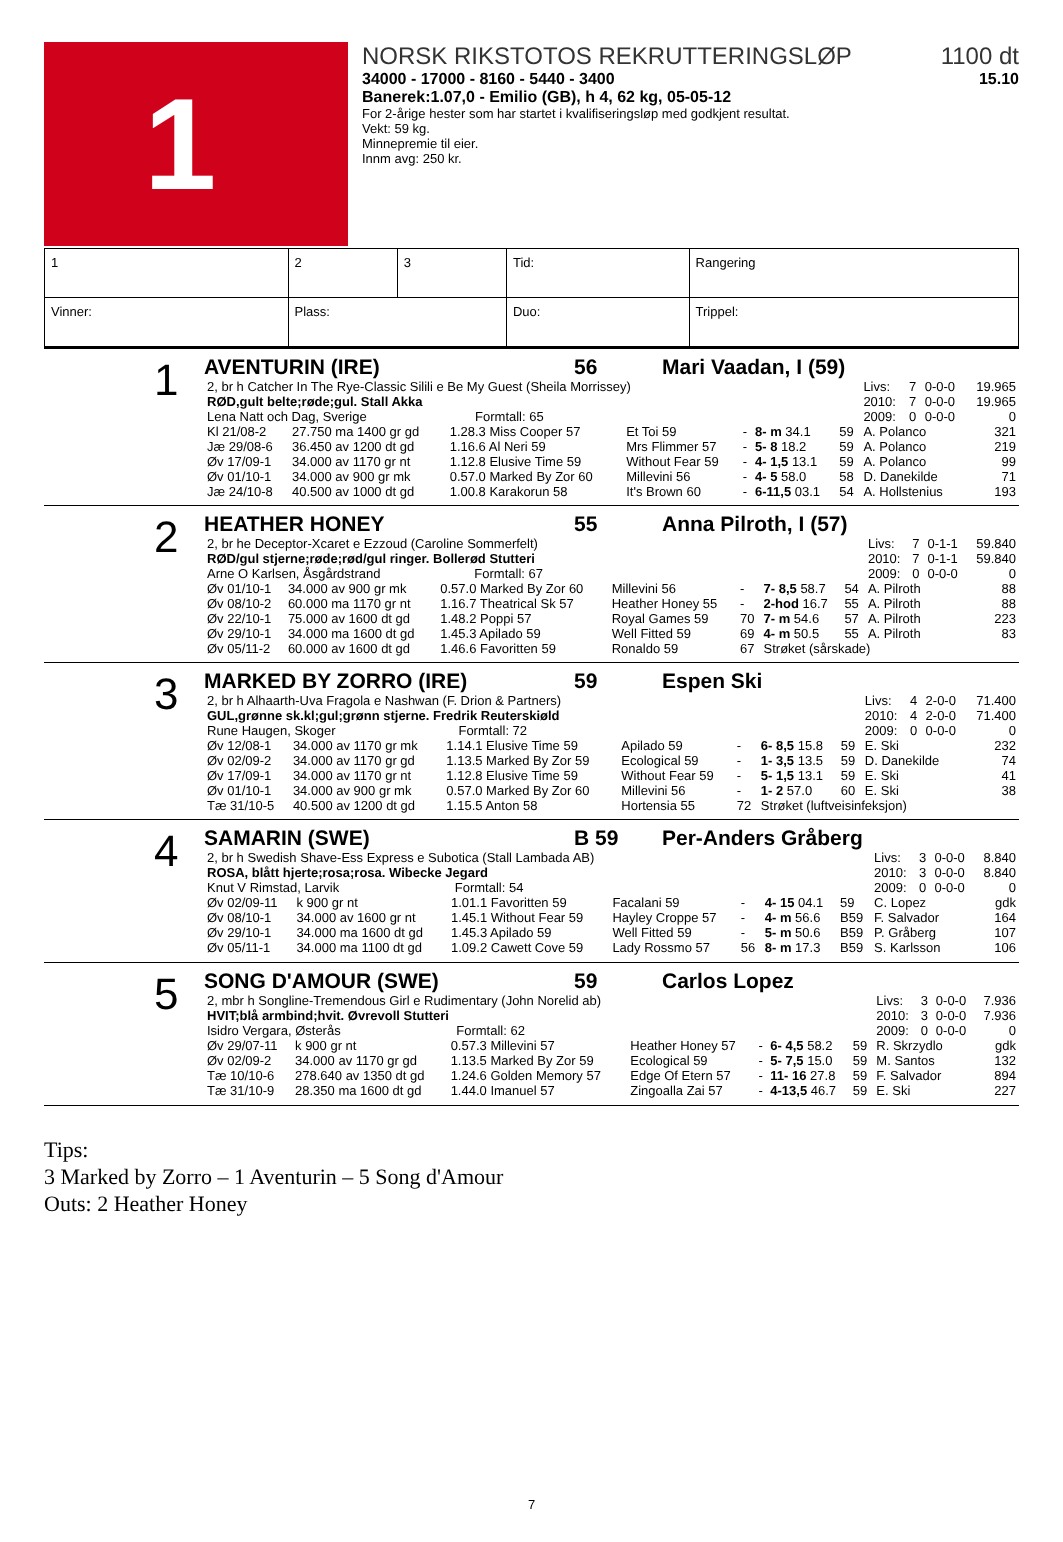1
NORSK RIKSTOTOS REKRUTTERINGSLØP 1100 dt
34000 - 17000 - 8160 - 5440 - 3400 15.10
Banerek:1.07,0 - Emilio (GB), h 4, 62 kg, 05-05-12
For 2-årige hester som har startet i kvalifiseringsløp med godkjent resultat.
Vekt: 59 kg.
Minnepremie til eier.
Innm avg: 250 kr.
| 1 | 2 | 3 | Tid: | Rangering |
| Vinner: | Plass: | | Duo: | Trippel: |
1
AVENTURIN (IRE) 56 Mari Vaadan, I (59)
| 2, br h Catcher In The Rye-Classic Silili e Be My Guest (Sheila Morrissey) | | | | | | | | Livs: | 7 | 0-0-0 | 19.965 |
| RØD,gult belte;røde;gul. Stall Akka | | | | | | | | 2010: | 7 | 0-0-0 | 19.965 |
| Lena Natt och Dag, Sverige Formtall: 65 | | | | | | | | 2009: | 0 | 0-0-0 | 0 |
| Kl 21/08-2 | 27.750 ma 1400 gr gd | 1.28.3 Miss Cooper 57 | Et Toi 59 | - | 8- m 34.1 | 59 | A. Polanco | | | | 321 |
| Jæ 29/08-6 | 36.450 av 1200 dt gd | 1.16.6 Al Neri 59 | Mrs Flimmer 57 | - | 5- 8 18.2 | 59 | A. Polanco | | | | 219 |
| Øv 17/09-1 | 34.000 av 1170 gr nt | 1.12.8 Elusive Time 59 | Without Fear 59 | - | 4- 1,5 13.1 | 59 | A. Polanco | | | | 99 |
| Øv 01/10-1 | 34.000 av 900 gr mk | 0.57.0 Marked By Zor 60 | Millevini 56 | - | 4- 5 58.0 | 58 | D. Danekilde | | | | 71 |
| Jæ 24/10-8 | 40.500 av 1000 dt gd | 1.00.8 Karakorun 58 | It's Brown 60 | - | 6-11,5 03.1 | 54 | A. Hollstenius | | | | 193 |
2
HEATHER HONEY 55 Anna Pilroth, I (57)
| 2, br he Deceptor-Xcaret e Ezzoud (Caroline Sommerfelt) | | | | | | | | Livs: | 7 | 0-1-1 | 59.840 |
| RØD/gul stjerne;røde;rød/gul ringer. Bollerød Stutteri | | | | | | | | 2010: | 7 | 0-1-1 | 59.840 |
| Arne O Karlsen, Åsgårdstrand Formtall: 67 | | | | | | | | 2009: | 0 | 0-0-0 | 0 |
| Øv 01/10-1 | 34.000 av 900 gr mk | 0.57.0 Marked By Zor 60 | Millevini 56 | - | 7- 8,5 58.7 | 54 | A. Pilroth | | | | 88 |
| Øv 08/10-2 | 60.000 ma 1170 gr nt | 1.16.7 Theatrical Sk 57 | Heather Honey 55 | - | 2-hod 16.7 | 55 | A. Pilroth | | | | 88 |
| Øv 22/10-1 | 75.000 av 1600 dt gd | 1.48.2 Poppi 57 | Royal Games 59 | 70 | 7- m 54.6 | 57 | A. Pilroth | | | | 223 |
| Øv 29/10-1 | 34.000 ma 1600 dt gd | 1.45.3 Apilado 59 | Well Fitted 59 | 69 | 4- m 50.5 | 55 | A. Pilroth | | | | 83 |
| Øv 05/11-2 | 60.000 av 1600 dt gd | 1.46.6 Favoritten 59 | Ronaldo 59 | 67 | Strøket (sårskade) | | | | | | |
3
MARKED BY ZORRO (IRE) 59 Espen Ski
| 2, br h Alhaarth-Uva Fragola e Nashwan (F. Drion & Partners) | | | | | | | | Livs: | 4 | 2-0-0 | 71.400 |
| GUL,grønne sk.kl;gul;grønn stjerne. Fredrik Reuterskiøld | | | | | | | | 2010: | 4 | 2-0-0 | 71.400 |
| Rune Haugen, Skoger Formtall: 72 | | | | | | | | 2009: | 0 | 0-0-0 | 0 |
| Øv 12/08-1 | 34.000 av 1170 gr mk | 1.14.1 Elusive Time 59 | Apilado 59 | - | 6- 8,5 15.8 | 59 | E. Ski | | | | 232 |
| Øv 02/09-2 | 34.000 av 1170 gr gd | 1.13.5 Marked By Zor 59 | Ecological 59 | - | 1- 3,5 13.5 | 59 | D. Danekilde | | | | 74 |
| Øv 17/09-1 | 34.000 av 1170 gr nt | 1.12.8 Elusive Time 59 | Without Fear 59 | - | 5- 1,5 13.1 | 59 | E. Ski | | | | 41 |
| Øv 01/10-1 | 34.000 av 900 gr mk | 0.57.0 Marked By Zor 60 | Millevini 56 | - | 1- 2 57.0 | 60 | E. Ski | | | | 38 |
| Tæ 31/10-5 | 40.500 av 1200 dt gd | 1.15.5 Anton 58 | Hortensia 55 | 72 | Strøket (luftveisinfeksjon) | | | | | | |
4
SAMARIN (SWE) B 59 Per-Anders Gråberg
| 2, br h Swedish Shave-Ess Express e Subotica (Stall Lambada AB) | | | | | | | | Livs: | 3 | 0-0-0 | 8.840 |
| ROSA, blått hjerte;rosa;rosa. Wibecke Jegard | | | | | | | | 2010: | 3 | 0-0-0 | 8.840 |
| Knut V Rimstad, Larvik Formtall: 54 | | | | | | | | 2009: | 0 | 0-0-0 | 0 |
| Øv 02/09-11 | k 900 gr nt | 1.01.1 Favoritten 59 | Facalani 59 | - | 4- 15 04.1 | 59 | C. Lopez | | | | gdk |
| Øv 08/10-1 | 34.000 av 1600 gr nt | 1.45.1 Without Fear 59 | Hayley Croppe 57 | - | 4- m 56.6 | B59 | F. Salvador | | | | 164 |
| Øv 29/10-1 | 34.000 ma 1600 dt gd | 1.45.3 Apilado 59 | Well Fitted 59 | - | 5- m 50.6 | B59 | P. Gråberg | | | | 107 |
| Øv 05/11-1 | 34.000 ma 1100 dt gd | 1.09.2 Cawett Cove 59 | Lady Rossmo 57 | 56 | 8- m 17.3 | B59 | S. Karlsson | | | | 106 |
5
SONG D'AMOUR (SWE) 59 Carlos Lopez
| 2, mbr h Songline-Tremendous Girl e Rudimentary (John Norelid ab) | | | | | | | | Livs: | 3 | 0-0-0 | 7.936 |
| HVIT;blå armbind;hvit. Øvrevoll Stutteri | | | | | | | | 2010: | 3 | 0-0-0 | 7.936 |
| Isidro Vergara, Østerås Formtall: 62 | | | | | | | | 2009: | 0 | 0-0-0 | 0 |
| Øv 29/07-11 | k 900 gr nt | 0.57.3 Millevini 57 | Heather Honey 57 | - | 6- 4,5 58.2 | 59 | R. Skrzydlo | | | | gdk |
| Øv 02/09-2 | 34.000 av 1170 gr gd | 1.13.5 Marked By Zor 59 | Ecological 59 | - | 5- 7,5 15.0 | 59 | M. Santos | | | | 132 |
| Tæ 10/10-6 | 278.640 av 1350 dt gd | 1.24.6 Golden Memory 57 | Edge Of Etern 57 | - | 11- 16 27.8 | 59 | F. Salvador | | | | 894 |
| Tæ 31/10-9 | 28.350 ma 1600 dt gd | 1.44.0 Imanuel 57 | Zingoalla Zai 57 | - | 4-13,5 46.7 | 59 | E. Ski | | | | 227 |
Tips:
3 Marked by Zorro – 1 Aventurin – 5 Song d'Amour
Outs: 2 Heather Honey
7